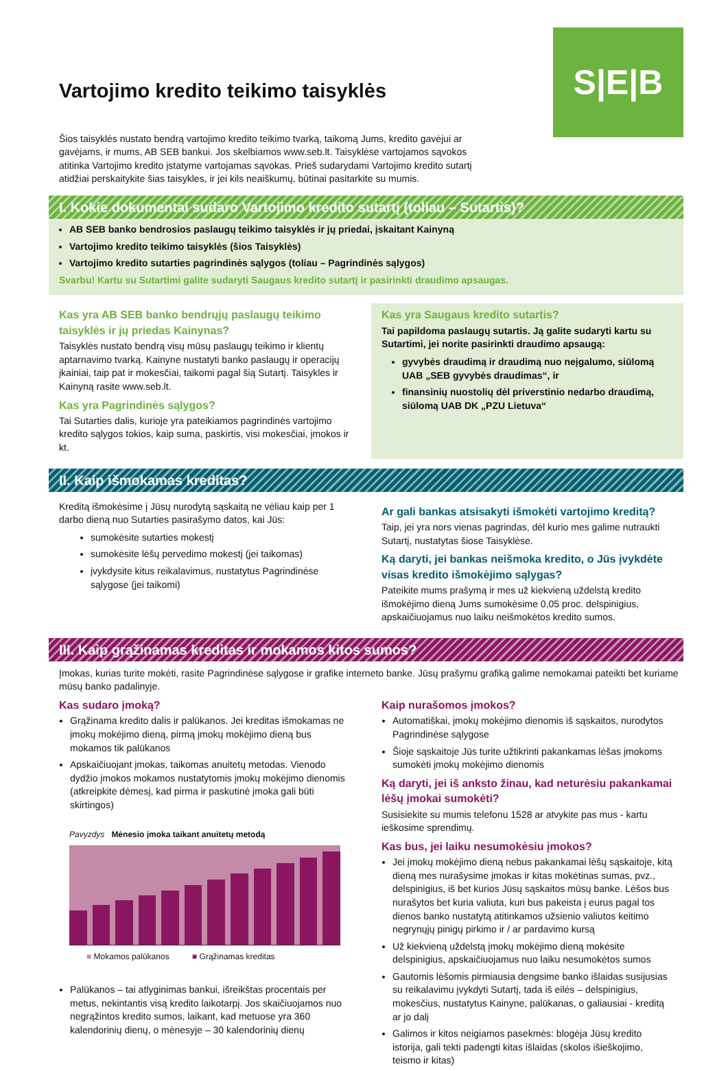S|E|B
Vartojimo kredito teikimo taisyklės
Šios taisyklės nustato bendrą vartojimo kredito teikimo tvarką, taikomą Jums, kredito gavėjui ar gavėjams, ir mums, AB SEB bankui. Jos skelbiamos www.seb.lt. Taisyklėse vartojamos sąvokos atitinka Vartojimo kredito įstatyme vartojamas sąvokas. Prieš sudarydami Vartojimo kredito sutartį atidžiai perskaitykite šias taisykles, ir jei kils neaiškumų, būtinai pasitarkite su mumis.
I. Kokie dokumentai sudaro Vartojimo kredito sutartį (toliau – Sutartis)?
AB SEB banko bendrosios paslaugų teikimo taisyklės ir jų priedai, įskaitant Kainyną
Vartojimo kredito teikimo taisyklės (šios Taisyklės)
Vartojimo kredito sutarties pagrindinės sąlygos (toliau – Pagrindinės sąlygos)
Svarbu! Kartu su Sutartimi galite sudaryti Saugaus kredito sutartį ir pasirinkti draudimo apsaugas.
Kas yra AB SEB banko bendrųjų paslaugų teikimo taisyklės ir jų priedas Kainynas?
Taisyklės nustato bendrą visų mūsų paslaugų teikimo ir klientų aptarnavimo tvarką. Kainyne nustatyti banko paslaugų ir operacijų įkainiai, taip pat ir mokesčiai, taikomi pagal šią Sutartį. Taisykles ir Kainyną rasite www.seb.lt.
Kas yra Pagrindinės sąlygos?
Tai Sutarties dalis, kurioje yra pateikiamos pagrindinės vartojimo kredito sąlygos tokios, kaip suma, paskirtis, visi mokesčiai, įmokos ir kt.
Kas yra Saugaus kredito sutartis?
Tai papildoma paslaugų sutartis. Ją galite sudaryti kartu su Sutartimi, jei norite pasirinkti draudimo apsaugą:
gyvybės draudimą ir draudimą nuo neįgalumo, siūlomą UAB „SEB gyvybės draudimas“, ir
finansinių nuostolių dėl priverstinio nedarbo draudimą, siūlomą UAB DK „PZU Lietuva“
II. Kaip išmokamas kreditas?
Kreditą išmokėsime į Jūsų nurodytą sąskaitą ne vėliau kaip per 1 darbo dieną nuo Sutarties pasirašymo datos, kai Jūs:
sumokėsite sutarties mokestį
sumokėsite lėšų pervedimo mokestį (jei taikomas)
įvykdysite kitus reikalavimus, nustatytus Pagrindinėse sąlygose (jei taikomi)
Ar gali bankas atsisakyti išmokėti vartojimo kreditą?
Taip, jei yra nors vienas pagrindas, dėl kurio mes galime nutraukti Sutartį, nustatytas šiose Taisyklėse.
Ką daryti, jei bankas neišmoka kredito, o Jūs įvykdėte visas kredito išmokėjimo sąlygas?
Pateikite mums prašymą ir mes už kiekvieną uždelstą kredito išmokėjimo dieną Jums sumokėsime 0,05 proc. delspinigius, apskaičiuojamus nuo laiku neišmokėtos kredito sumos.
III. Kaip grąžinamas kreditas ir mokamos kitos sumos?
Įmokas, kurias turite mokėti, rasite Pagrindinėse sąlygose ir grafike interneto banke. Jūsų prašymu grafiką galime nemokamai pateikti bet kuriame mūsų banko padalinyje.
Kas sudaro įmoką?
Grąžinama kredito dalis ir palūkanos. Jei kreditas išmokamas ne įmokų mokėjimo dieną, pirmą įmokų mokėjimo dieną bus mokamos tik palūkanos
Apskaičiuojant įmokas, taikomas anuitetų metodas. Vienodo dydžio įmokos mokamos nustatytomis įmokų mokėjimo dienomis (atkreipkite dėmesį, kad pirma ir paskutinė įmoka gali būti skirtingos)
Pavyzdys Mėnesio įmoka taikant anuitetų metodą
■ Mokamos palūkanos ■ Grąžinamas kreditas
Palūkanos – tai atlyginimas bankui, išreikštas procentais per metus, nekintantis visą kredito laikotarpį. Jos skaičiuojamos nuo negrąžintos kredito sumos, laikant, kad metuose yra 360 kalendorinių dienų, o mėnesyje – 30 kalendorinių dienų
Kaip nurašomos įmokos?
Automatiškai, įmokų mokėjimo dienomis iš sąskaitos, nurodytos Pagrindinėse sąlygose
Šioje sąskaitoje Jūs turite užtikrinti pakankamas lėšas įmokoms sumokėti įmokų mokėjimo dienomis
Ką daryti, jei iš anksto žinau, kad neturėsiu pakankamai lėšų įmokai sumokėti?
Susisiekite su mumis telefonu 1528 ar atvykite pas mus - kartu ieškosime sprendimų.
Kas bus, jei laiku nesumokėsiu įmokos?
Jei įmokų mokėjimo dieną nebus pakankamai lėšų sąskaitoje, kitą dieną mes nurašysime įmokas ir kitas mokėtinas sumas, pvz., delspinigius, iš bet kurios Jūsų sąskaitos mūsų banke. Lėšos bus nurašytos bet kuria valiuta, kuri bus pakeista į eurus pagal tos dienos banko nustatytą atitinkamos užsienio valiutos keitimo negrynųjų pinigų pirkimo ir / ar pardavimo kursą
Už kiekvieną uždelstą įmokų mokėjimo dieną mokėsite delspinigius, apskaičiuojamus nuo laiku nesumokėtos sumos
Gautomis lėšomis pirmiausia dengsime banko išlaidas susijusias su reikalavimu įvykdyti Sutartį, tada iš eilės – delspinigius, mokesčius, nustatytus Kainyne, palūkanas, o galiausiai - kreditą ar jo dalį
Galimos ir kitos neigiamos pasekmės: blogėja Jūsų kredito istorija, gali tekti padengti kitas išlaidas (skolos išieškojimo, teismo ir kitas)